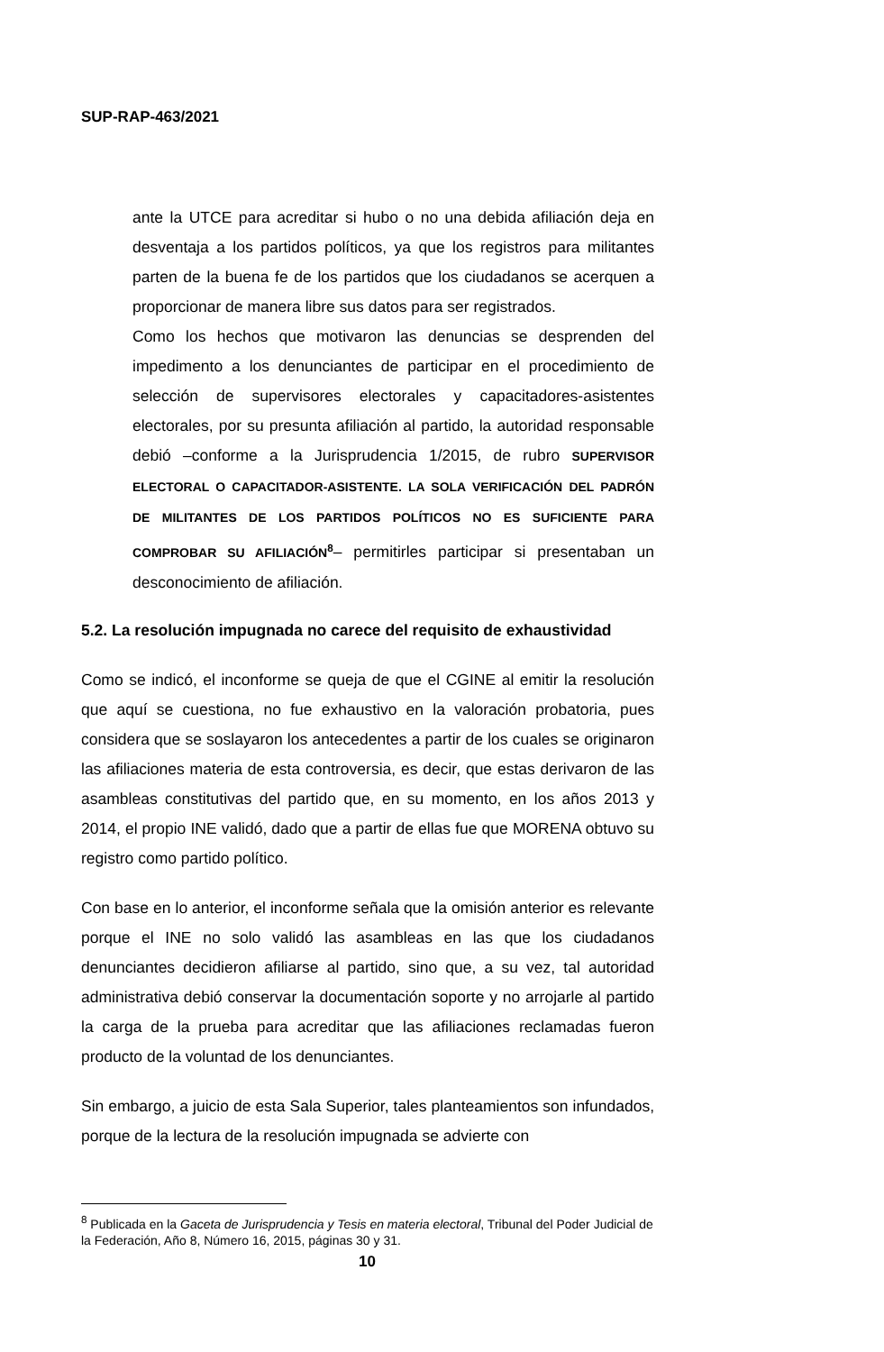SUP-RAP-463/2021
ante la UTCE para acreditar si hubo o no una debida afiliación deja en desventaja a los partidos políticos, ya que los registros para militantes parten de la buena fe de los partidos que los ciudadanos se acerquen a proporcionar de manera libre sus datos para ser registrados.
Como los hechos que motivaron las denuncias se desprenden del impedimento a los denunciantes de participar en el procedimiento de selección de supervisores electorales y capacitadores-asistentes electorales, por su presunta afiliación al partido, la autoridad responsable debió –conforme a la Jurisprudencia 1/2015, de rubro SUPERVISOR ELECTORAL O CAPACITADOR-ASISTENTE. LA SOLA VERIFICACIÓN DEL PADRÓN DE MILITANTES DE LOS PARTIDOS POLÍTICOS NO ES SUFICIENTE PARA COMPROBAR SU AFILIACIÓN<sup>8</sup>– permitirles participar si presentaban un desconocimiento de afiliación.
5.2. La resolución impugnada no carece del requisito de exhaustividad
Como se indicó, el inconforme se queja de que el CGINE al emitir la resolución que aquí se cuestiona, no fue exhaustivo en la valoración probatoria, pues considera que se soslayaron los antecedentes a partir de los cuales se originaron las afiliaciones materia de esta controversia, es decir, que estas derivaron de las asambleas constitutivas del partido que, en su momento, en los años 2013 y 2014, el propio INE validó, dado que a partir de ellas fue que MORENA obtuvo su registro como partido político.
Con base en lo anterior, el inconforme señala que la omisión anterior es relevante porque el INE no solo validó las asambleas en las que los ciudadanos denunciantes decidieron afiliarse al partido, sino que, a su vez, tal autoridad administrativa debió conservar la documentación soporte y no arrojarle al partido la carga de la prueba para acreditar que las afiliaciones reclamadas fueron producto de la voluntad de los denunciantes.
Sin embargo, a juicio de esta Sala Superior, tales planteamientos son infundados, porque de la lectura de la resolución impugnada se advierte con
<sup>8</sup> Publicada en la Gaceta de Jurisprudencia y Tesis en materia electoral, Tribunal del Poder Judicial de la Federación, Año 8, Número 16, 2015, páginas 30 y 31.
10